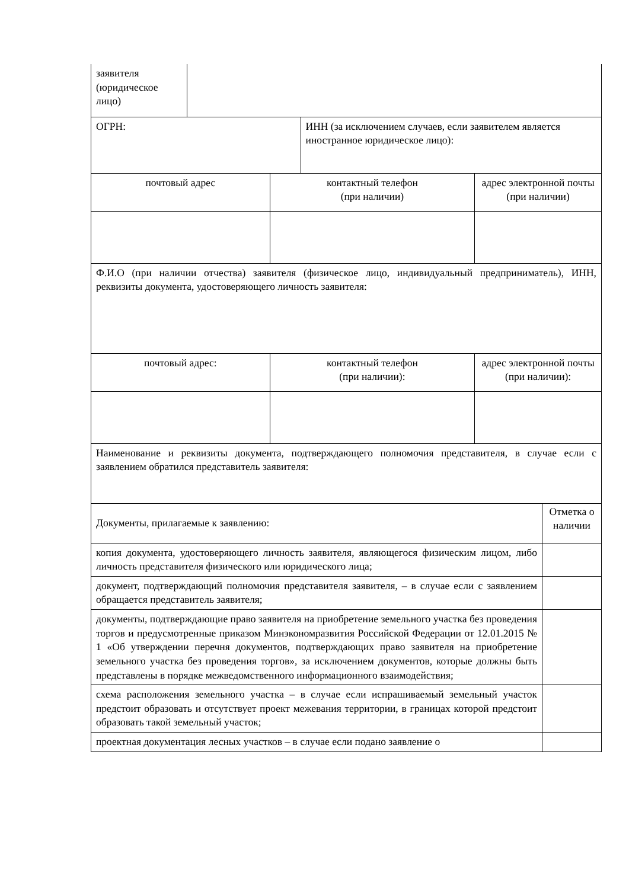| заявителя (юридическое лицо) | | | | | |
| ОГРН: | | | ИНН (за исключением случаев, если заявителем является иностранное юридическое лицо): | | |
| почтовый адрес | | контактный телефон (при наличии) | | адрес электронной почты (при наличии) | |
| Ф.И.О (при наличии отчества) заявителя (физическое лицо, индивидуальный предприниматель), ИНН, реквизиты документа, удостоверяющего личность заявителя: | | | | | |
| почтовый адрес: | | контактный телефон (при наличии): | | адрес электронной почты (при наличии): | |
| Наименование и реквизиты документа, подтверждающего полномочия представителя, в случае если с заявлением обратился представитель заявителя: | | | | | |
| Документы, прилагаемые к заявлению: | | | | | Отметка о наличии |
| копия документа, удостоверяющего личность заявителя, являющегося физическим лицом, либо личность представителя физического или юридического лица; | | | | | |
| документ, подтверждающий полномочия представителя заявителя, – в случае если с заявлением обращается представитель заявителя; | | | | | |
| документы, подтверждающие право заявителя на приобретение земельного участка без проведения торгов и предусмотренные приказом Минэкономразвития Российской Федерации от 12.01.2015 № 1 «Об утверждении перечня документов, подтверждающих право заявителя на приобретение земельного участка без проведения торгов», за исключением документов, которые должны быть представлены в порядке межведомственного информационного взаимодействия; | | | | | |
| схема расположения земельного участка – в случае если испрашиваемый земельный участок предстоит образовать и отсутствует проект межевания территории, в границах которой предстоит образовать такой земельный участок; | | | | | |
| проектная документация лесных участков – в случае если подано заявление о | | | | | |